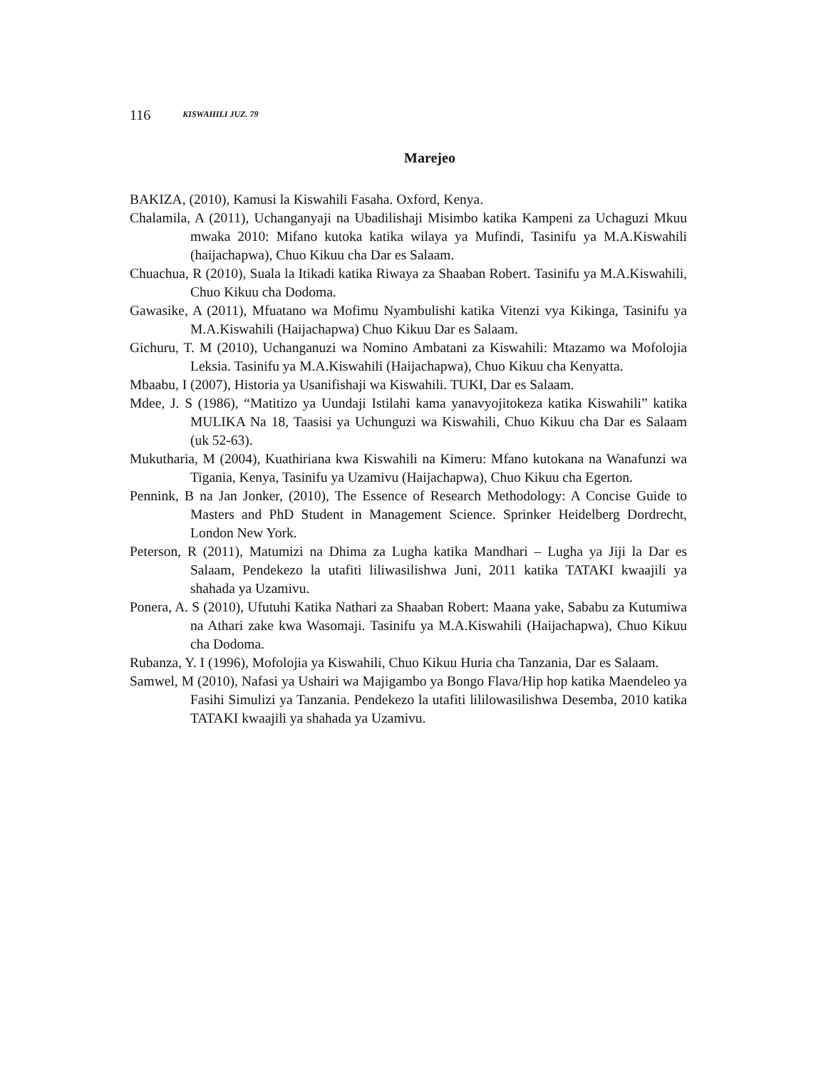116 KISWAHILI JUZ. 79
Marejeo
BAKIZA, (2010), Kamusi la Kiswahili Fasaha. Oxford, Kenya.
Chalamila, A (2011), Uchanganyaji na Ubadilishaji Misimbo katika Kampeni za Uchaguzi Mkuu mwaka 2010: Mifano kutoka katika wilaya ya Mufindi, Tasinifu ya M.A.Kiswahili (haijachapwa), Chuo Kikuu cha Dar es Salaam.
Chuachua, R (2010), Suala la Itikadi katika Riwaya za Shaaban Robert. Tasinifu ya M.A.Kiswahili, Chuo Kikuu cha Dodoma.
Gawasike, A (2011), Mfuatano wa Mofimu Nyambulishi katika Vitenzi vya Kikinga, Tasinifu ya M.A.Kiswahili (Haijachapwa) Chuo Kikuu Dar es Salaam.
Gichuru, T. M (2010), Uchanganuzi wa Nomino Ambatani za Kiswahili: Mtazamo wa Mofolojia Leksia. Tasinifu ya M.A.Kiswahili (Haijachapwa), Chuo Kikuu cha Kenyatta.
Mbaabu, I (2007), Historia ya Usanifishaji wa Kiswahili. TUKI, Dar es Salaam.
Mdee, J. S (1986), “Matitizo ya Uundaji Istilahi kama yanavyojitokeza katika Kiswahili” katika MULIKA Na 18, Taasisi ya Uchunguzi wa Kiswahili, Chuo Kikuu cha Dar es Salaam (uk 52-63).
Mukutharia, M (2004), Kuathiriana kwa Kiswahili na Kimeru: Mfano kutokana na Wanafunzi wa Tigania, Kenya, Tasinifu ya Uzamivu (Haijachapwa), Chuo Kikuu cha Egerton.
Pennink, B na Jan Jonker, (2010), The Essence of Research Methodology: A Concise Guide to Masters and PhD Student in Management Science. Sprinker Heidelberg Dordrecht, London New York.
Peterson, R (2011), Matumizi na Dhima za Lugha katika Mandhari – Lugha ya Jiji la Dar es Salaam, Pendekezo la utafiti liliwasilishwa Juni, 2011 katika TATAKI kwaajili ya shahada ya Uzamivu.
Ponera, A. S (2010), Ufutuhi Katika Nathari za Shaaban Robert: Maana yake, Sababu za Kutumiwa na Athari zake kwa Wasomaji. Tasinifu ya M.A.Kiswahili (Haijachapwa), Chuo Kikuu cha Dodoma.
Rubanza, Y. I (1996), Mofolojia ya Kiswahili, Chuo Kikuu Huria cha Tanzania, Dar es Salaam.
Samwel, M (2010), Nafasi ya Ushairi wa Majigambo ya Bongo Flava/Hip hop katika Maendeleo ya Fasihi Simulizi ya Tanzania. Pendekezo la utafiti lililowasilishwa Desemba, 2010 katika TATAKI kwaajili ya shahada ya Uzamivu.